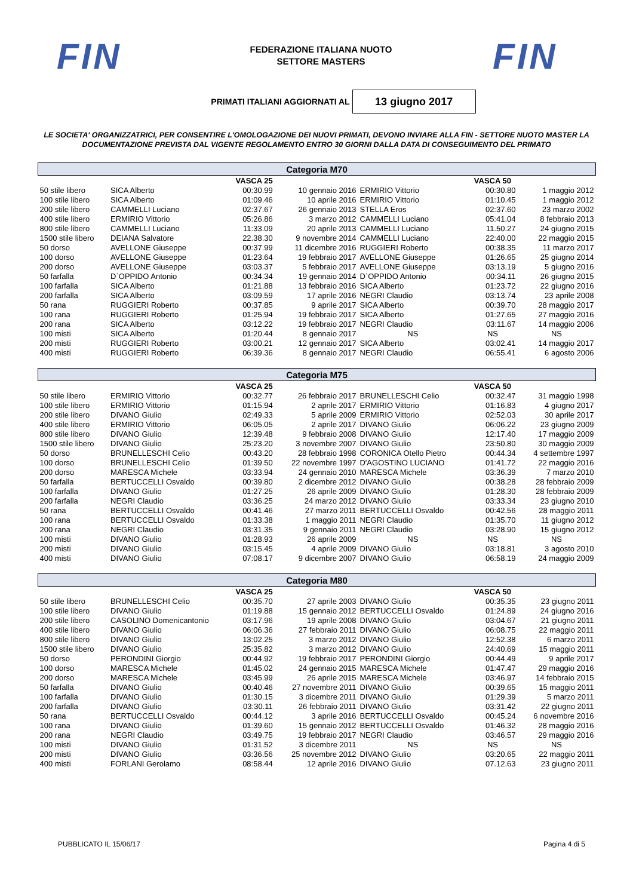FIN
FEDERAZIONE ITALIANA NUOTO
SETTORE MASTERS
FIN
PRIMATI ITALIANI AGGIORNATI AL
13 giugno 2017
LE SOCIETA' ORGANIZZATRICI, PER CONSENTIRE L'OMOLOGAZIONE DEI NUOVI PRIMATI, DEVONO INVIARE ALLA FIN - SETTORE NUOTO MASTER LA DOCUMENTAZIONE PREVISTA DAL VIGENTE REGOLAMENTO ENTRO 30 GIORNI DALLA DATA DI CONSEGUIMENTO DEL PRIMATO
| Categoria M70 | | | | | | |
| --- | --- | --- | --- | --- | --- | --- |
| | VASCA 25 | | | | VASCA 50 | |
| 50 stile libero | SICA Alberto | 00:30.99 | 10 gennaio 2016 | ERMIRIO Vittorio | 00:30.80 | 1 maggio 2012 |
| 100 stile libero | SICA Alberto | 01:09.46 | 10 aprile 2016 | ERMIRIO Vittorio | 01:10.45 | 1 maggio 2012 |
| 200 stile libero | CAMMELLI Luciano | 02:37.67 | 26 gennaio 2013 | STELLA Eros | 02:37.60 | 23 marzo 2002 |
| 400 stile libero | ERMIRIO Vittorio | 05:26.86 | 3 marzo 2012 | CAMMELLI Luciano | 05:41.04 | 8 febbraio 2013 |
| 800 stile libero | CAMMELLI Luciano | 11:33.09 | 20 aprile 2013 | CAMMELLI Luciano | 11.50.27 | 24 giugno 2015 |
| 1500 stile libero | DEIANA Salvatore | 22.38.30 | 9 novembre 2014 | CAMMELLI Luciano | 22:40.00 | 22 maggio 2015 |
| 50 dorso | AVELLONE Giuseppe | 00:37.99 | 11 dicembre 2016 | RUGGIERI Roberto | 00:38.35 | 11 marzo 2017 |
| 100 dorso | AVELLONE Giuseppe | 01:23.64 | 19 febbraio 2017 | AVELLONE Giuseppe | 01:26.65 | 25 giugno 2014 |
| 200 dorso | AVELLONE Giuseppe | 03:03.37 | 5 febbraio 2017 | AVELLONE Giuseppe | 03:13.19 | 5 giugno 2016 |
| 50 farfalla | D`OPPIDO Antonio | 00:34.34 | 19 gennaio 2014 | D`OPPIDO Antonio | 00:34.11 | 26 giugno 2015 |
| 100 farfalla | SICA Alberto | 01:21.88 | 13 febbraio 2016 | SICA Alberto | 01:23.72 | 22 giugno 2016 |
| 200 farfalla | SICA Alberto | 03:09.59 | 17 aprile 2016 | NEGRI Claudio | 03:13.74 | 23 aprile 2008 |
| 50 rana | RUGGIERI Roberto | 00:37.85 | 9 aprile 2017 | SICA Alberto | 00:39.70 | 28 maggio 2017 |
| 100 rana | RUGGIERI Roberto | 01:25.94 | 19 febbraio 2017 | SICA Alberto | 01:27.65 | 27 maggio 2016 |
| 200 rana | SICA Alberto | 03:12.22 | 19 febbraio 2017 | NEGRI Claudio | 03:11.67 | 14 maggio 2006 |
| 100 misti | SICA Alberto | 01:20.44 | 8 gennaio 2017 | NS | NS | NS |
| 200 misti | RUGGIERI Roberto | 03:00.21 | 12 gennaio 2017 | SICA Alberto | 03:02.41 | 14 maggio 2017 |
| 400 misti | RUGGIERI Roberto | 06:39.36 | 8 gennaio 2017 | NEGRI Claudio | 06:55.41 | 6 agosto 2006 |
| Categoria M75 | | | | | | |
| | VASCA 25 | | | | VASCA 50 | |
| 50 stile libero | ERMIRIO Vittorio | 00:32.77 | 26 febbraio 2017 | BRUNELLESCHI Celio | 00:32.47 | 31 maggio 1998 |
| 100 stile libero | ERMIRIO Vittorio | 01:15.94 | 2 aprile 2017 | ERMIRIO Vittorio | 01:16.83 | 4 giugno 2017 |
| 200 stile libero | DIVANO Giulio | 02:49.33 | 5 aprile 2009 | ERMIRIO Vittorio | 02:52.03 | 30 aprile 2017 |
| 400 stile libero | ERMIRIO Vittorio | 06:05.05 | 2 aprile 2017 | DIVANO Giulio | 06:06.22 | 23 giugno 2009 |
| 800 stile libero | DIVANO Giulio | 12:39.48 | 9 febbraio 2008 | DIVANO Giulio | 12:17.40 | 17 maggio 2009 |
| 1500 stile libero | DIVANO Giulio | 25:23.20 | 3 novembre 2007 | DIVANO Giulio | 23:50.80 | 30 maggio 2009 |
| 50 dorso | BRUNELLESCHI Celio | 00:43.20 | 28 febbraio 1998 | CORONICA Otello Pietro | 00:44.34 | 4 settembre 1997 |
| 100 dorso | BRUNELLESCHI Celio | 01:39.50 | 22 novembre 1997 | D'AGOSTINO LUCIANO | 01:41.72 | 22 maggio 2016 |
| 200 dorso | MARESCA Michele | 03:33.94 | 24 gennaio 2010 | MARESCA Michele | 03:36.39 | 7 marzo 2010 |
| 50 farfalla | BERTUCCELLI Osvaldo | 00:39.80 | 2 dicembre 2012 | DIVANO Giulio | 00:38.28 | 28 febbraio 2009 |
| 100 farfalla | DIVANO Giulio | 01:27.25 | 26 aprile 2009 | DIVANO Giulio | 01:28.30 | 28 febbraio 2009 |
| 200 farfalla | NEGRI Claudio | 03:36.25 | 24 marzo 2012 | DIVANO Giulio | 03:33.34 | 23 giugno 2010 |
| 50 rana | BERTUCCELLI Osvaldo | 00:41.46 | 27 marzo 2011 | BERTUCCELLI Osvaldo | 00:42.56 | 28 maggio 2011 |
| 100 rana | BERTUCCELLI Osvaldo | 01:33.38 | 1 maggio 2011 | NEGRI Claudio | 01:35.70 | 11 giugno 2012 |
| 200 rana | NEGRI Claudio | 03:31.35 | 9 gennaio 2011 | NEGRI Claudio | 03:28.90 | 15 giugno 2012 |
| 100 misti | DIVANO Giulio | 01:28.93 | 26 aprile 2009 | NS | NS | NS |
| 200 misti | DIVANO Giulio | 03:15.45 | 4 aprile 2009 | DIVANO Giulio | 03:18.81 | 3 agosto 2010 |
| 400 misti | DIVANO Giulio | 07:08.17 | 9 dicembre 2007 | DIVANO Giulio | 06:58.19 | 24 maggio 2009 |
| Categoria M80 | | | | | | |
| | VASCA 25 | | | | VASCA 50 | |
| 50 stile libero | BRUNELLESCHI Celio | 00:35.70 | 27 aprile 2003 | DIVANO Giulio | 00:35.35 | 23 giugno 2011 |
| 100 stile libero | DIVANO Giulio | 01:19.88 | 15 gennaio 2012 | BERTUCCELLI Osvaldo | 01:24.89 | 24 giugno 2016 |
| 200 stile libero | CASOLINO Domenicantonio | 03:17.96 | 19 aprile 2008 | DIVANO Giulio | 03:04.67 | 21 giugno 2011 |
| 400 stile libero | DIVANO Giulio | 06:06.36 | 27 febbraio 2011 | DIVANO Giulio | 06:08.75 | 22 maggio 2011 |
| 800 stile libero | DIVANO Giulio | 13:02.25 | 3 marzo 2012 | DIVANO Giulio | 12:52.38 | 6 marzo 2011 |
| 1500 stile libero | DIVANO Giulio | 25:35.82 | 3 marzo 2012 | DIVANO Giulio | 24:40.69 | 15 maggio 2011 |
| 50 dorso | PERONDINI Giorgio | 00:44.92 | 19 febbraio 2017 | PERONDINI Giorgio | 00:44.49 | 9 aprile 2017 |
| 100 dorso | MARESCA Michele | 01:45.02 | 24 gennaio 2015 | MARESCA Michele | 01:47.47 | 29 maggio 2016 |
| 200 dorso | MARESCA Michele | 03:45.99 | 26 aprile 2015 | MARESCA Michele | 03:46.97 | 14 febbraio 2015 |
| 50 farfalla | DIVANO Giulio | 00:40.46 | 27 novembre 2011 | DIVANO Giulio | 00:39.65 | 15 maggio 2011 |
| 100 farfalla | DIVANO Giulio | 01:30.15 | 3 dicembre 2011 | DIVANO Giulio | 01:29.39 | 5 marzo 2011 |
| 200 farfalla | DIVANO Giulio | 03:30.11 | 26 febbraio 2011 | DIVANO Giulio | 03:31.42 | 22 giugno 2011 |
| 50 rana | BERTUCCELLI Osvaldo | 00:44.12 | 3 aprile 2016 | BERTUCCELLI Osvaldo | 00:45.24 | 6 novembre 2016 |
| 100 rana | DIVANO Giulio | 01:39.60 | 15 gennaio 2012 | BERTUCCELLI Osvaldo | 01:46.32 | 28 maggio 2016 |
| 200 rana | NEGRI Claudio | 03:49.75 | 19 febbraio 2017 | NEGRI Claudio | 03:46.57 | 29 maggio 2016 |
| 100 misti | DIVANO Giulio | 01:31.52 | 3 dicembre 2011 | NS | NS | NS |
| 200 misti | DIVANO Giulio | 03:36.56 | 25 novembre 2012 | DIVANO Giulio | 03:20.65 | 22 maggio 2011 |
| 400 misti | FORLANI Gerolamo | 08:58.44 | 12 aprile 2016 | DIVANO Giulio | 07.12.63 | 23 giugno 2011 |
PUBBLICATO IL 15/06/17 Pagina 4 di 5